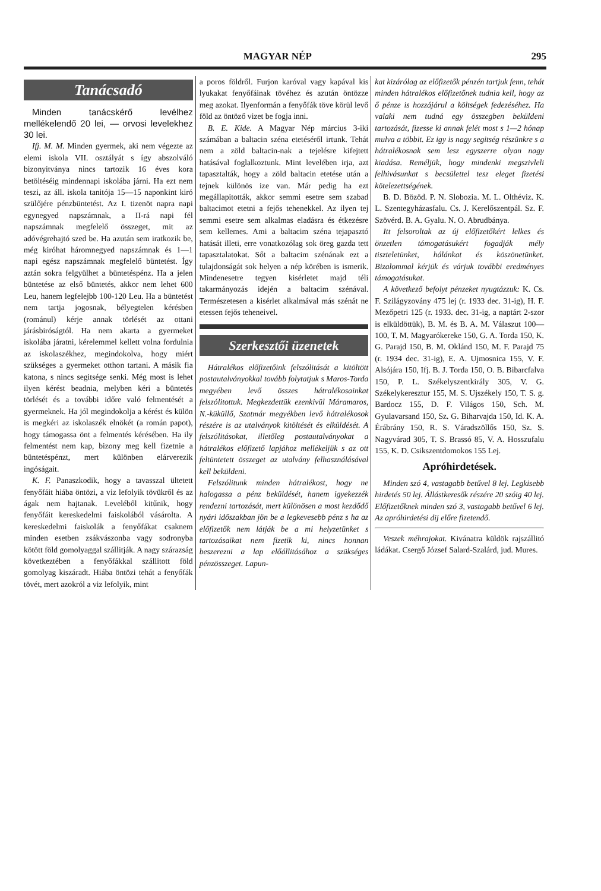MAGYAR NÉP 295
Tanácsadó
Minden tanácskérő levélhez mellékelendő 20 lei, — orvosi levelekhez 30 lei.
Ifj. M. M. Minden gyermek, aki nem végezte az elemi iskola VII. osztályát s így abszolváló bizonyitványa nincs tartozik 16 éves kora betöltéséig mindennapi iskolába járni. Ha ezt nem teszi, az áll. iskola tanitója 15—15 naponkint kiró szülőjére pénzbüntetést. Az I. tizenöt napra napi egynegyed napszámnak, a II-rá napi fél napszámnak megfelelő összeget, mit az adóvégrehajtó szed be. Ha azután sem iratkozik be, még kiróhat háromnegyed napszámnak és 1—1 napi egész napszámnak megfelelő büntetést. Így aztán sokra felgyülhet a büntetéspénz. Ha a jelen büntetése az első büntetés, akkor nem lehet 600 Leu, hanem legfelejbb 100-120 Leu. Ha a büntetést nem tartja jogosnak, bélyegtelen kérésben (románul) kérje annak törlését az ottani járásbiróságtól. Ha nem akarta a gyermeket iskolába járatni, kérelemmel kellett volna fordulnia az iskolaszékhez, megindokolva, hogy miért szükséges a gyermeket otthon tartani. A másik fia katona, s nincs segitsége senki. Még most is lehet ilyen kérést beadnia, melyben kéri a büntetés törlését és a további időre való felmentését a gyermeknek. Ha jól megindokolja a kérést és külön is megkéri az iskolaszék elnökét (a román papot), hogy támogassa önt a felmentés kérésében. Ha ily felmentést nem kap, bizony meg kell fizetnie a büntetéspénzt, mert különben elárverezik ingóságait.
K. F. Panaszkodik, hogy a tavasszal ültetett fenyőfáit hiába öntözi, a viz lefolyik tövükről és az ágak nem hajtanak. Leveléből kitűnik, hogy fenyőfáit kereskedelmi faiskolából vásárolta. A kereskedelmi faiskolák a fenyőfákat csaknem minden esetben zsákvászonba vagy sodronyba kötött föld gomolyaggal szállitják. A nagy szárazság következtében a fenyőfákkal szállitott föld gomolyag kiszáradt. Hiába öntözi tehát a fenyőfák tövét, mert azokról a viz lefolyik, mint
a poros földről. Furjon karóval vagy kapával kis lyukakat fenyőfáinak tövéhez és azután öntözze meg azokat. Ilyenformán a fenyőfák töve körül levő föld az öntöző vizet be fogja inni.
B. E. Kide. A Magyar Nép március 3-iki számában a baltacin széna etetéséről irtunk. Tehát nem a zöld baltacin-nak a tejelésre kifejtett hatásával foglalkoztunk. Mint levelében irja, azt tapasztalták, hogy a zöld baltacin etetése után a tejnek különös ize van. Már pedig ha ezt megállapitották, akkor semmi esetre sem szabad baltacimot etetni a fejős tehenekkel. Az ilyen tej semmi esetre sem alkalmas eladásra és étkezésre sem kellemes. Ami a baltacim széna tejapasztó hatását illeti, erre vonatkozólag sok öreg gazda tett tapasztalatokat. Sőt a baltacim szénának ezt a tulajdonságát sok helyen a nép körében is ismerik. Mindenesetre tegyen kisérletet majd téli takarmányozás idején a baltacim szénával. Természetesen a kisérlet alkalmával más szénát ne etessen fejős teheneivel.
Szerkesztői üzenetek
Hátralékos előfizetőink felszólitását a kitöltött postautalványokkal tovább folytatjuk s Maros-Torda megyében levő összes hátralékosainkat felszólitottuk. Megkezdettük ezenkivül Máramaros, N.-küküllő, Szatmár megyékben levő hátralékosok részére is az utalványok kitöltését és elküldését. A felszólitásokat, illetőleg postautalványokat a hátralékos előfizető lapjához mellékeljük s az ott feltüntetett összeget az utalvány felhasználásával kell beküldeni.
Felszólitunk minden hátralékost, hogy ne halogassa a pénz beküldését, hanem igyekezzék rendezni tartozását, mert különösen a most kezdődő nyári időszakban jön be a legkevesebb pénz s ha az előfizetők nem látják be a mi helyzetünket s tartozásaikat nem fizetik ki, nincs honnan beszerezni a lap előállitásához a szükséges pénzösszeget. Lapun-
kat kizárólag az előfizetők pénzén tartjuk fenn, tehát minden hátralékos előfizetőnek tudnia kell, hogy az ő pénze is hozzájárul a költségek fedezéséhez. Ha valaki nem tudná egy összegben beküldeni tartozását, fizesse ki annak felét most s 1—2 hónap mulva a többit. Ez igy is nagy segitség részünkre s a hátralékosnak sem lesz egyszerre olyan nagy kiadása. Reméljük, hogy mindenki megszivleli felhivásunkat s becsülettel tesz eleget fizetési kötelezettségének.
B. D. Bözöd. P. N. Slobozia. M. L. Olthéviz. K. L. Szentegyházasfalu. Cs. J. Kerelőszentpál. Sz. F. Szövérd. B. A. Gyalu. N. O. Abrudbánya.
Itt felsoroltak az új előfizetőkért lelkes és önzetlen támogatásukért fogadják mély tiszteletünket, hálánkat és köszönetünket. Bizalommal kérjük és várjuk további eredményes támogatásukat.
A következő befolyt pénzeket nyugtázzuk: K. Cs. F. Szilágyzovány 475 lej (r. 1933 dec. 31-ig), H. F. Mezőpetri 125 (r. 1933. dec. 31-ig, a naptárt 2-szor is elküldöttük), B. M. és B. A. M. Válaszut 100—100, T. M. Magyarókereke 150, G. A. Torda 150, K. G. Parajd 150, B. M. Oklánd 150, M. F. Parajd 75 (r. 1934 dec. 31-ig), E. A. Ujmosnica 155, V. F. Alsójára 150, Ifj. B. J. Torda 150, O. B. Bibarcfalva 150, P. L. Székelyszentkirály 305, V. G. Székelykeresztur 155, M. S. Ujszékely 150, T. S. g. Bardocz 155, D. F. Világos 150, Sch. M. Gyulavarsand 150, Sz. G. Biharvajda 150, Id. K. A. Érábrány 150, R. S. Váradszöllős 150, Sz. S. Nagyvárad 305, T. S. Brassó 85, V. A. Hosszufalu 155, K. D. Csikszentdomokos 155 Lej.
Apróhirdetések.
Minden szó 4, vastagabb betűvel 8 lej. Legkisebb hirdetés 50 lej. Állástkeresők részére 20 szóig 40 lej. Előfizetőknek minden szó 3, vastagabb betűvel 6 lej. Az apróhirdetési dij előre fizetendő.
Veszek méhrajokat. Kivánatra küldök rajszállitó ládákat. Csergő József Salard-Szalárd, jud. Mures.